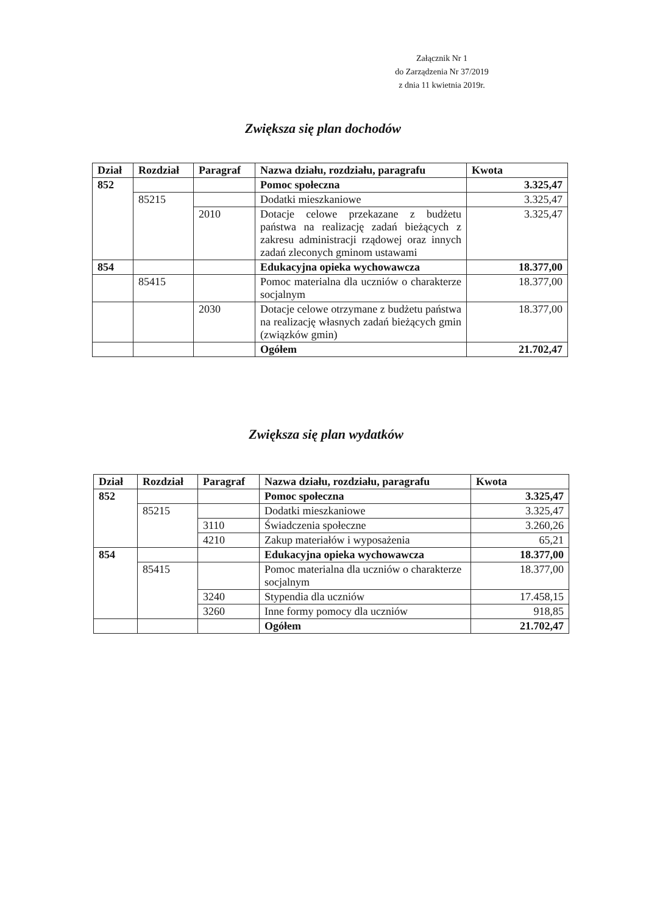Załącznik Nr 1
do Zarządzenia Nr 37/2019
z dnia 11 kwietnia 2019r.
Zwiększa się plan dochodów
| Dział | Rozdział | Paragraf | Nazwa działu, rozdziału, paragrafu | Kwota |
| --- | --- | --- | --- | --- |
| 852 | | | Pomoc społeczna | 3.325,47 |
| | 85215 | | Dodatki mieszkaniowe | 3.325,47 |
| | | 2010 | Dotacje celowe przekazane z budżetu państwa na realizację zadań bieżących z zakresu administracji rządowej oraz innych zadań zleconych gminom ustawami | 3.325,47 |
| 854 | | | Edukacyjna opieka wychowawcza | 18.377,00 |
| | 85415 | | Pomoc materialna dla uczniów o charakterze socjalnym | 18.377,00 |
| | | 2030 | Dotacje celowe otrzymane z budżetu państwa na realizację własnych zadań bieżących gmin (związków gmin) | 18.377,00 |
| | | | Ogółem | 21.702,47 |
Zwiększa się plan wydatków
| Dział | Rozdział | Paragraf | Nazwa działu, rozdziału, paragrafu | Kwota |
| --- | --- | --- | --- | --- |
| 852 | | | Pomoc społeczna | 3.325,47 |
| | 85215 | | Dodatki mieszkaniowe | 3.325,47 |
| | | 3110 | Świadczenia społeczne | 3.260,26 |
| | | 4210 | Zakup materiałów i wyposażenia | 65,21 |
| 854 | | | Edukacyjna opieka wychowawcza | 18.377,00 |
| | 85415 | | Pomoc materialna dla uczniów o charakterze socjalnym | 18.377,00 |
| | | 3240 | Stypendia dla uczniów | 17.458,15 |
| | | 3260 | Inne formy pomocy dla uczniów | 918,85 |
| | | | Ogółem | 21.702,47 |